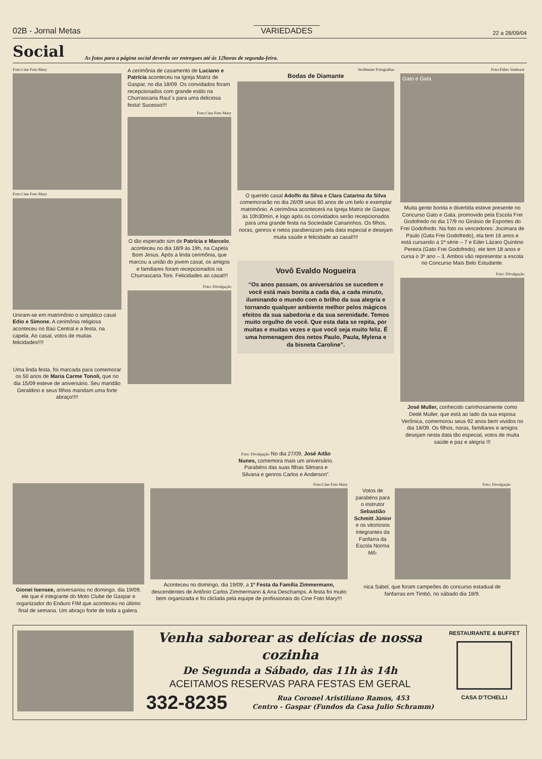02B - Jornal Metas VARIEDADES 22 a 28/09/04
Social
As fotos para a página social deverão ser entregues até às 12horas de segunda-feira.
Foto:Cine Foto Mary
Foto:Cine Foto Mary
Uniram-se em matrimônio o simpático casal Edio e Simone. A cerimônia religiosa aconteceu no Baú Central e a festa, na capela. Ao casal, votos de muitas felicidades!!!!
Uma linda festa, foi marcada para comemorar os 50 anos de Maria Carme Tonoli, que no dia 15/09 esteve de aniversário. Seu maridão Geraldino e seus filhos mandam uma forte abraço!!!!
A cerimônia de casamento de Luciano e Patrícia aconteceu na Igreja Matriz de Gaspar, no dia 18/09. Os convidados foram recepcionados com grande estilo na Churrascaria Raul´s para uma deliciosa festa! Sucesso!!!
Foto:Cine Foto Mary
O tão esperado sim de Patrícia e Marcelo, aconteceu no dia 18/9 às 19h, na Capela Bom Jesus. Após a linda cerimônia, que marcou a união do jovem casal, os amigos e familiares foram recepcionados na Churrascaria Toni. Felicidades ao casal!!!
Foto: Divulgação
Stollmeier Fotografias
Bodas de Diamante
O querido casal Adolfo da Silva e Clara Catarina da Silva comemorarão no dia 26/09 seus 60 anos de um belo e exemplar matrimônio. A cerimônia acontecerá na Igreja Matriz de Gaspar, às 10h30min, e logo após os convidados serão recepcionados para uma grande festa na Sociedade Canarinhos. Os filhos, noras, genros e netos parabenizam pela data especial e desejam muita saúde e felicidade ao casal!!!!
Vovô Evaldo Nogueira
“Os anos passam, os aniversários se sucedem e você está mais bonita a cada dia, a cada minuto, iluminando o mundo com o brilho da sua alegria e tornando qualquer ambiente melhor pelos mágicos efeitos da sua sabedoria e da sua serenidade. Temos muito orgulho de você. Que esta data se repita, por muitas e muitas vezes e que você seja muito feliz. É uma homenagem dos netos Paulo, Paula, Mylena e da bisneta Caroline”.
Foto:Fábio Venhorst
Gato e Gata
Muita gente bonita e divertida esteve presente no Concurso Gato e Gata, promovido pela Escola Frei Godofredo no dia 17/9 no Ginásio de Esportes do Frei Godofredo. Na foto os vencedores: Jocimara de Paulo (Gata Frei Godofredo), ela tem 16 anos e está cursando a 1ª série – 7 e Eder Lázaro Quintino Pereira (Gato Frei Godofredo), ele tem 18 anos e cursa o 3º ano – 3. Ambos vão representar a escola no Concurso Mais Belo Estudante.
Foto: Divulgação
José Muller, conhecido carinhosamente como Dedé Muller, que está ao lado da sua esposa Verônica, comemorou seus 92 anos bem vividos no dia 18/09. Os filhos, noras, familiares e amigos desejam nesta data tão especial, votos de muita saúde e paz e alegria !!!
Foto: Divulgação No dia 27/09, José Adão Nunes, comemora mais um aniversário. Parabéns das suas filhas Silmara e Silvana e genros Carlos e Anderson”.
Gionei Isensee, aniversariou no domingo, dia 19/09, ele que é integrante do Moto Clube de Gaspar e organizador do Enduro FIM que aconteceu no último final de semana. Um abraço forte de toda a galera.
Foto:Cine Foto Mary
Aconteceu no domingo, dia 19/09, a 1º Festa da Família Zimmermann, descendentes de Antônio Carlos Zimmermann & Ana Deschamps. A festa foi muito bem organizada e foi cliclada pela equipe de profissionais do Cine Foto Mary!!!
Foto: Divulgação
Votos de parabéns para o instrutor Sebastião Schmitt Júnior e os vitoriosos integrantes da Fanfarra da Escola Norma Mô-
nica Sabel, que foram campeões do concurso estadual de fanfarras em Timbó, no sábado dia 18/9.
Venha saborear as delícias de nossa cozinha
De Segunda a Sábado, das 11h às 14h
ACEITAMOS RESERVAS PARA FESTAS EM GERAL
332-8235 Rua Coronel Aristiliano Ramos, 453
Centro - Gaspar (Fundos da Casa Julio Schramm)
RESTAURANTE & BUFFET
CASA D’TCHELLI